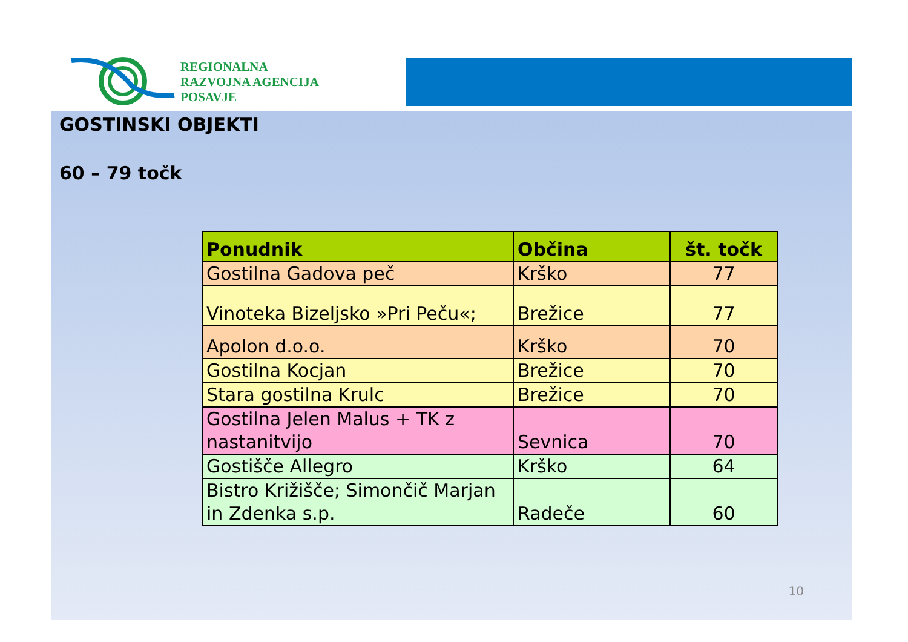REGIONALNA
RAZVOJNA AGENCIJA
POSAVJE
GOSTINSKI OBJEKTI
60 – 79 točk
| Ponudnik | Občina | št. točk |
| --- | --- | --- |
| Gostilna Gadova peč | Krško | 77 |
| Vinoteka Bizeljsko »Pri Peču«; | Brežice | 77 |
| Apolon d.o.o. | Krško | 70 |
| Gostilna Kocjan | Brežice | 70 |
| Stara gostilna Krulc | Brežice | 70 |
| Gostilna Jelen Malus + TK z nastanitvijo | Sevnica | 70 |
| Gostišče Allegro | Krško | 64 |
| Bistro Križišče; Simončič Marjan in Zdenka s.p. | Radeče | 60 |
10